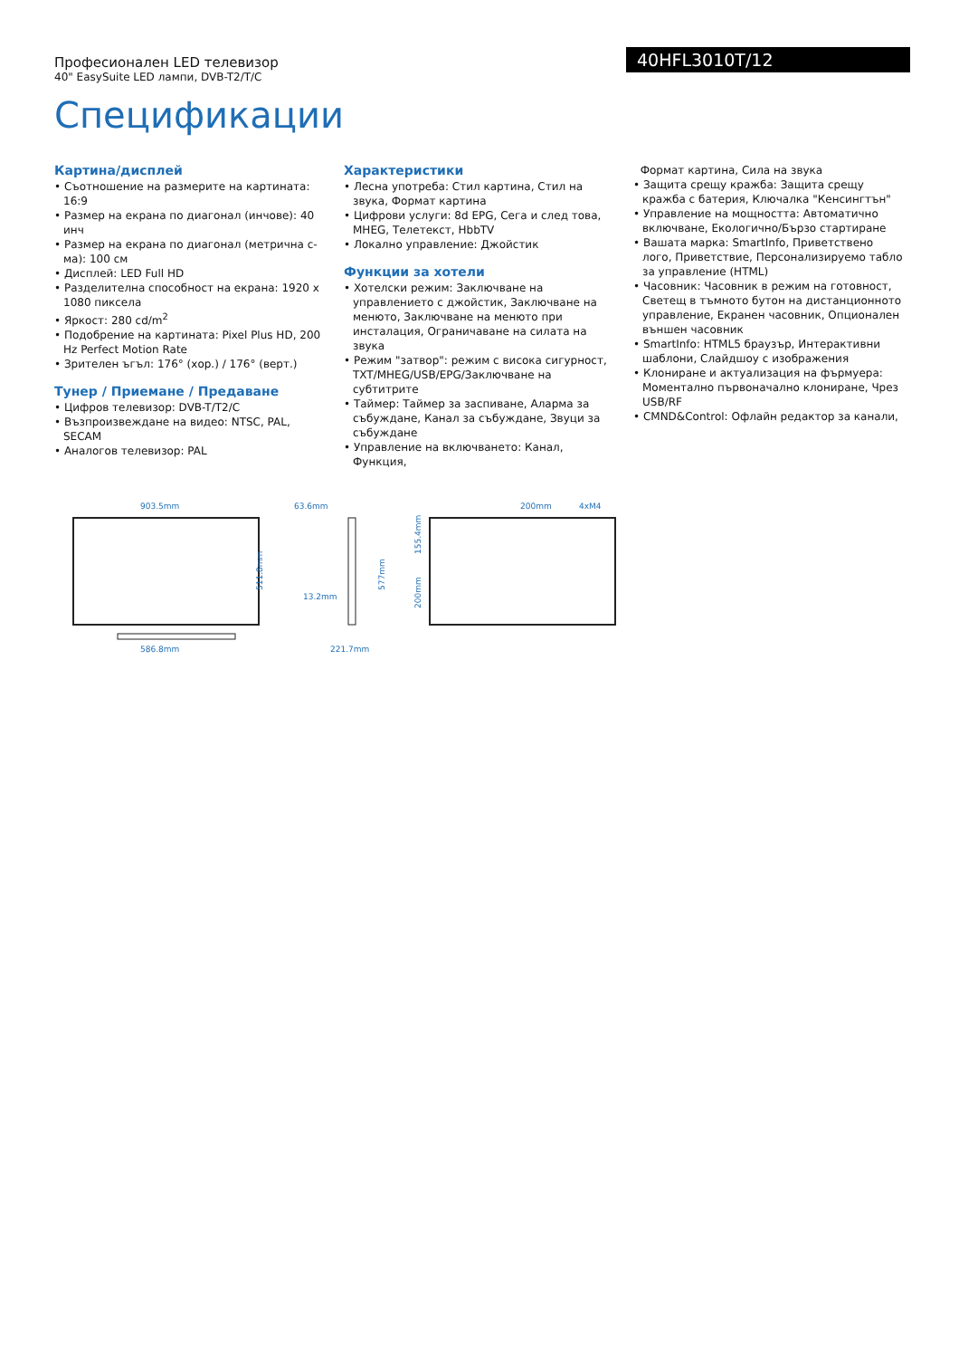Професионален LED телевизор
40" EasySuite LED лампи, DVB-T2/T/C
40HFL3010T/12
Спецификации
Картина/дисплей
• Съотношение на размерите на картината: 16:9
• Размер на екрана по диагонал (инчове): 40 инч
• Размер на екрана по диагонал (метрична с-ма): 100 см
• Дисплей: LED Full HD
• Разделителна способност на екрана: 1920 x 1080 пиксела
• Яркост: 280 cd/m<sup>2</sup>
• Подобрение на картината: Pixel Plus HD, 200 Hz Perfect Motion Rate
• Зрителен ъгъл: 176° (хор.) / 176° (верт.)
Тунер / Приемане / Предаване
• Цифров телевизор: DVB-T/T2/C
• Възпроизвеждане на видео: NTSC, PAL, SECAM
• Аналогов телевизор: PAL
Характеристики
• Лесна употреба: Стил картина, Стил на звука, Формат картина
• Цифрови услуги: 8d EPG, Сега и след това, MHEG, Телетекст, HbbTV
• Локално управление: Джойстик
Функции за хотели
• Хотелски режим: Заключване на управлението с джойстик, Заключване на менюто, Заключване на менюто при инсталация, Ограничаване на силата на звука
• Режим "затвор": режим с висока сигурност, TXT/MHEG/USB/EPG/Заключване на субтитрите
• Таймер: Таймер за заспиване, Аларма за събуждане, Канал за събуждане, Звуци за събуждане
• Управление на включването: Канал, Функция,
Формат картина, Сила на звука
• Защита срещу кражба: Защита срещу кражба с батерия, Ключалка "Кенсингтън"
• Управление на мощността: Автоматично включване, Екологично/Бързо стартиране
• Вашата марка: SmartInfo, Приветствено лого, Приветствие, Персонализируемо табло за управление (HTML)
• Часовник: Часовник в режим на готовност, Светещ в тъмното бутон на дистанционното управление, Екранен часовник, Опционален външен часовник
• SmartInfo: HTML5 браузър, Интерактивни шаблони, Слайдшоу с изображения
• Клониране и актуализация на фърмуера: Моментално първоначално клониране, Чрез USB/RF
• CMND&Control: Офлайн редактор за канали,
903.5mm
586.8mm
511.8mm
63.6mm
13.2mm
221.7mm
577mm
200mm
4xM4
155.4mm
200mm